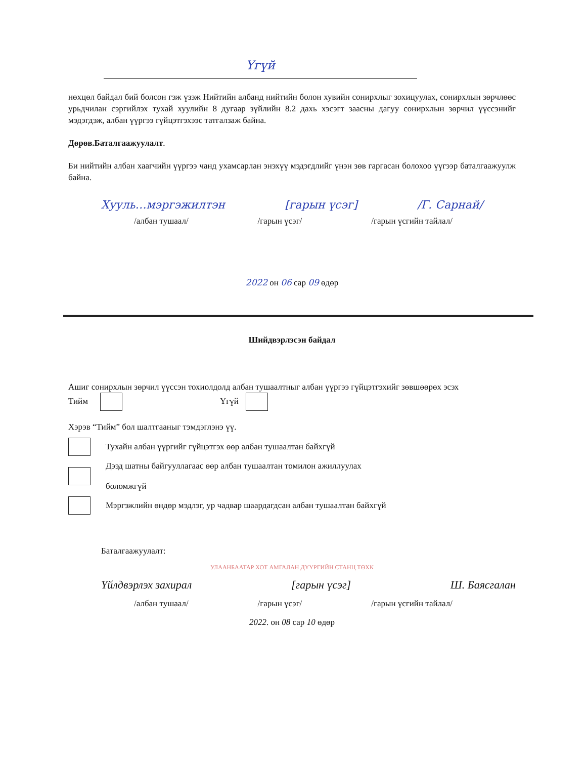Үгүй
нөхцөл байдал бий болсон гэж үзэж Нийтийн албанд нийтийн болон хувийн сонирхлыг зохицуулах, сонирхлын зөрчлөөс урьдчилан сэргийлэх тухай хуулийн 8 дугаар зүйлийн 8.2 дахь хэсэгт заасны дагуу сонирхлын зөрчил үүссэнийг мэдэгдэж, албан үүргээ гүйцэтгэхээс татгалзаж байна.
Дөрөв.Баталгаажуулалт.
Би нийтийн албан хаагчийн үүргээ чанд ухамсарлан энэхүү мэдэгдлийг үнэн зөв гаргасан болохоо үүгээр баталгаажуулж байна.
Хууль…мэргэжилтэн [гарын үсэг] /Г. Сарнай/
/албан тушаал/ /гарын үсэг/ /гарын үсгийн тайлал/
2022 он 06 сар 09 өдөр
Шийдвэрлэсэн байдал
Ашиг сонирхлын зөрчил үүссэн тохиолдолд албан тушаалтныг албан үүргээ гүйцэтгэхийг зөвшөөрөх эсэх
Тийм Үгүй
Хэрэв “Тийм” бол шалтгааныг тэмдэглэнэ үү.
Тухайн албан үүргийг гүйцэтгэх өөр албан тушаалтан байхгүй
Дээд шатны байгууллагаас өөр албан тушаалтан томилон ажиллуулах
боломжгүй
Мэргэжлийн өндөр мэдлэг, ур чадвар шаардагдсан албан тушаалтан байхгүй
Баталгаажуулалт:
УЛААНБААТАР ХОТ АМГАЛАН ДҮҮРГИЙН СТАНЦ ТӨХК
Үйлдвэрлэх захирал [гарын үсэг] Ш. Баясгалан
/албан тушаал/ /гарын үсэг/ /гарын үсгийн тайлал/
2022. он 08 сар 10 өдөр